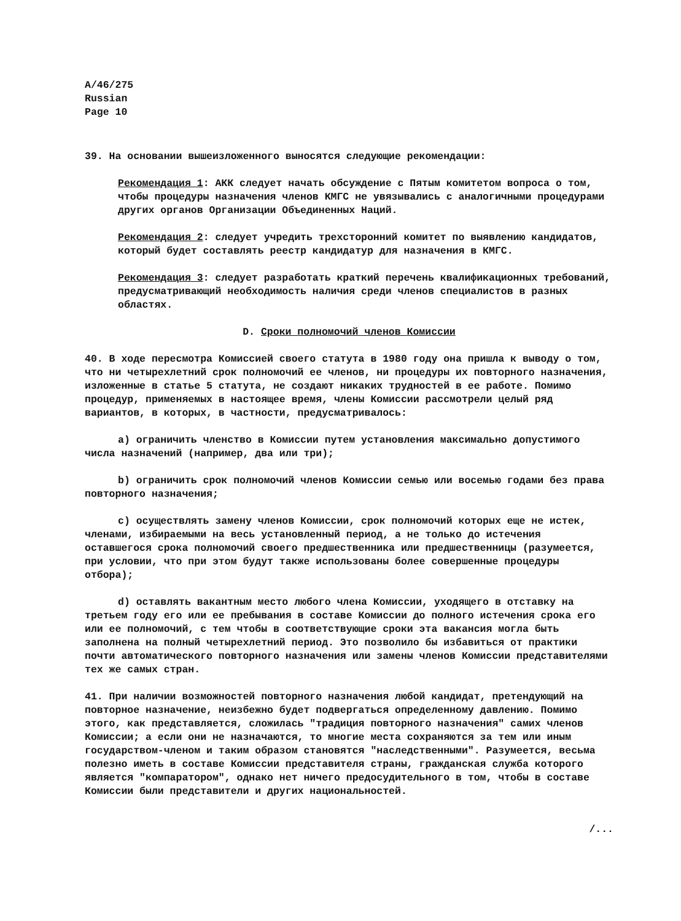A/46/275
Russian
Page 10
39. На основании вышеизложенного выносятся следующие рекомендации:
Рекомендация 1: АКК следует начать обсуждение с Пятым комитетом вопроса о том, чтобы процедуры назначения членов КМГС не увязывались с аналогичными процедурами других органов Организации Объединенных Наций.
Рекомендация 2: следует учредить трехсторонний комитет по выявлению кандидатов, который будет составлять реестр кандидатур для назначения в КМГС.
Рекомендация 3: следует разработать краткий перечень квалификационных требований, предусматривающий необходимость наличия среди членов специалистов в разных областях.
D. Сроки полномочий членов Комиссии
40. В ходе пересмотра Комиссией своего статута в 1980 году она пришла к выводу о том, что ни четырехлетний срок полномочий ее членов, ни процедуры их повторного назначения, изложенные в статье 5 статута, не создают никаких трудностей в ее работе. Помимо процедур, применяемых в настоящее время, члены Комиссии рассмотрели целый ряд вариантов, в которых, в частности, предусматривалось:
a) ограничить членство в Комиссии путем установления максимально допустимого числа назначений (например, два или три);
b) ограничить срок полномочий членов Комиссии семью или восемью годами без права повторного назначения;
c) осуществлять замену членов Комиссии, срок полномочий которых еще не истек, членами, избираемыми на весь установленный период, а не только до истечения оставшегося срока полномочий своего предшественника или предшественницы (разумеется, при условии, что при этом будут также использованы более совершенные процедуры отбора);
d) оставлять вакантным место любого члена Комиссии, уходящего в отставку на третьем году его или ее пребывания в составе Комиссии до полного истечения срока его или ее полномочий, с тем чтобы в соответствующие сроки эта вакансия могла быть заполнена на полный четырехлетний период. Это позволило бы избавиться от практики почти автоматического повторного назначения или замены членов Комиссии представителями тех же самых стран.
41. При наличии возможностей повторного назначения любой кандидат, претендующий на повторное назначение, неизбежно будет подвергаться определенному давлению. Помимо этого, как представляется, сложилась "традиция повторного назначения" самих членов Комиссии; а если они не назначаются, то многие места сохраняются за тем или иным государством-членом и таким образом становятся "наследственными". Разумеется, весьма полезно иметь в составе Комиссии представителя страны, гражданская служба которого является "компаратором", однако нет ничего предосудительного в том, чтобы в составе Комиссии были представители и других национальностей.
/...